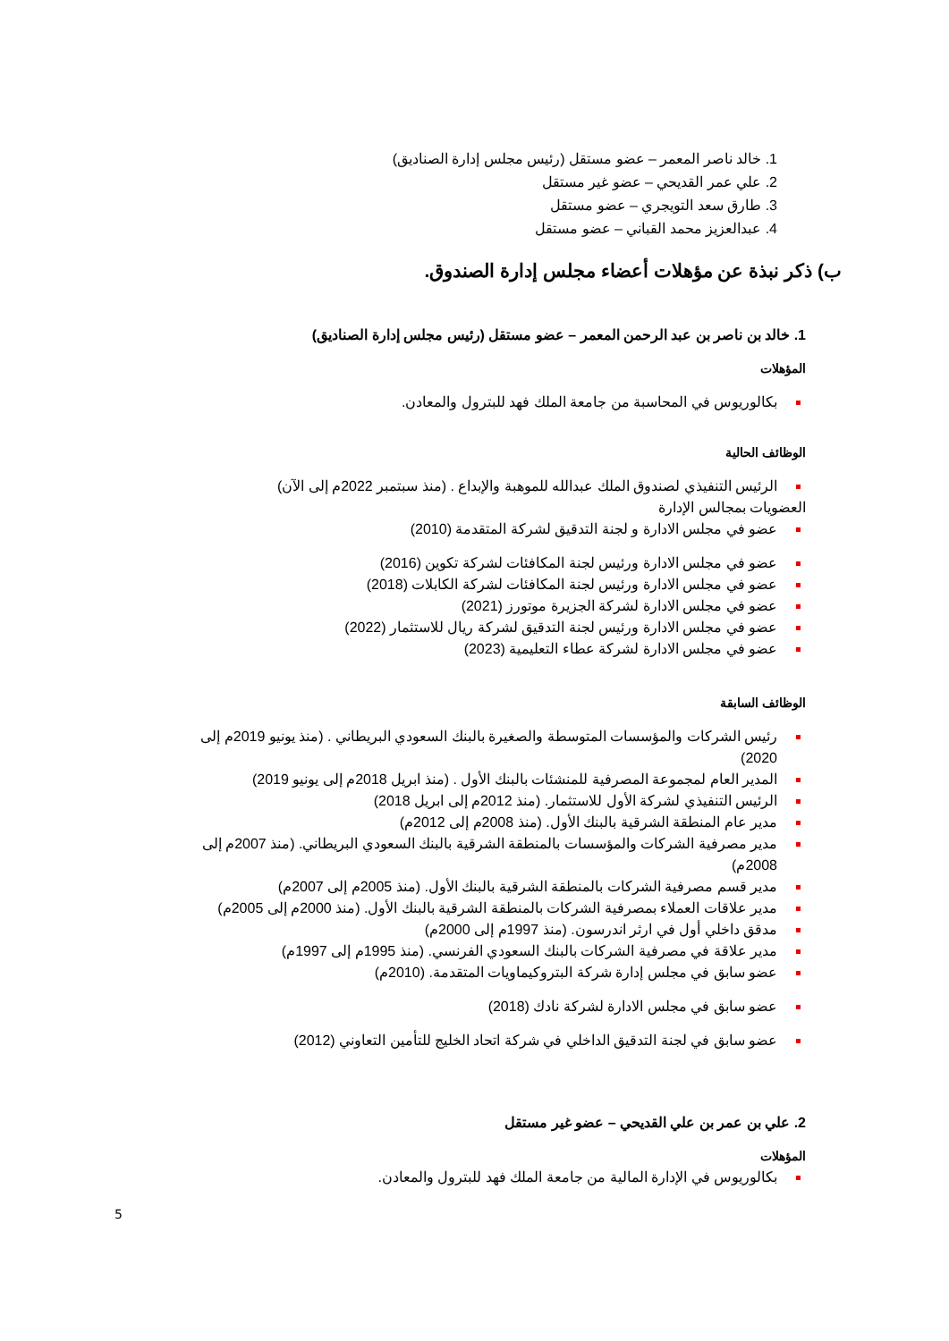1. خالد ناصر المعمر – عضو مستقل (رئيس مجلس إدارة الصناديق)
2. علي عمر القديحي – عضو غير مستقل
3. طارق سعد التويجري – عضو مستقل
4. عبدالعزيز محمد القباني – عضو مستقل
ب) ذكر نبذة عن مؤهلات أعضاء مجلس إدارة الصندوق.
1. خالد بن ناصر بن عبد الرحمن المعمر – عضو مستقل (رئيس مجلس إدارة الصناديق)
المؤهلات
بكالوريوس في المحاسبة من جامعة الملك فهد للبترول والمعادن.
الوظائف الحالية
الرئيس التنفيذي لصندوق الملك عبدالله للموهبة والإبداع . (منذ سبتمبر 2022م إلى الآن)
العضويات بمجالس الإدارة
عضو في مجلس الادارة و لجنة التدقيق لشركة المتقدمة (2010)
عضو في مجلس الادارة ورئيس لجنة المكافئات لشركة تكوين (2016)
عضو في مجلس الادارة ورئيس لجنة المكافئات لشركة الكابلات (2018)
عضو في مجلس الادارة لشركة الجزيرة موتورز (2021)
عضو في مجلس الادارة ورئيس لجنة التدقيق لشركة ريال للاستثمار (2022)
عضو في مجلس الادارة لشركة عطاء التعليمية (2023)
الوظائف السابقة
رئيس الشركات والمؤسسات المتوسطة والصغيرة بالبنك السعودي البريطاني . (منذ يونيو 2019م إلى 2020)
المدير العام لمجموعة المصرفية للمنشئات بالبنك الأول . (منذ ابريل 2018م إلى يونيو 2019)
الرئيس التنفيذي لشركة الأول للاستثمار. (منذ 2012م إلى ابريل 2018)
مدير عام المنطقة الشرقية بالبنك الأول. (منذ 2008م إلى 2012م)
مدير مصرفية الشركات والمؤسسات بالمنطقة الشرقية بالبنك السعودي البريطاني. (منذ 2007م إلى 2008م)
مدير قسم مصرفية الشركات بالمنطقة الشرقية بالبنك الأول. (منذ 2005م إلى 2007م)
مدير علاقات العملاء بمصرفية الشركات بالمنطقة الشرقية بالبنك الأول. (منذ 2000م إلى 2005م)
مدقق داخلي أول في ارثر اندرسون. (منذ 1997م إلى 2000م)
مدير علاقة في مصرفية الشركات بالبنك السعودي الفرنسي. (منذ 1995م إلى 1997م)
عضو سابق في مجلس إدارة شركة البتروكيماويات المتقدمة. (2010م)
عضو سابق في مجلس الادارة لشركة نادك (2018)
عضو سابق في لجنة التدقيق الداخلي في شركة اتحاد الخليج للتأمين التعاوني (2012)
2. علي بن عمر بن علي القديحي – عضو غير مستقل
المؤهلات
بكالوريوس في الإدارة المالية من جامعة الملك فهد للبترول والمعادن.
5